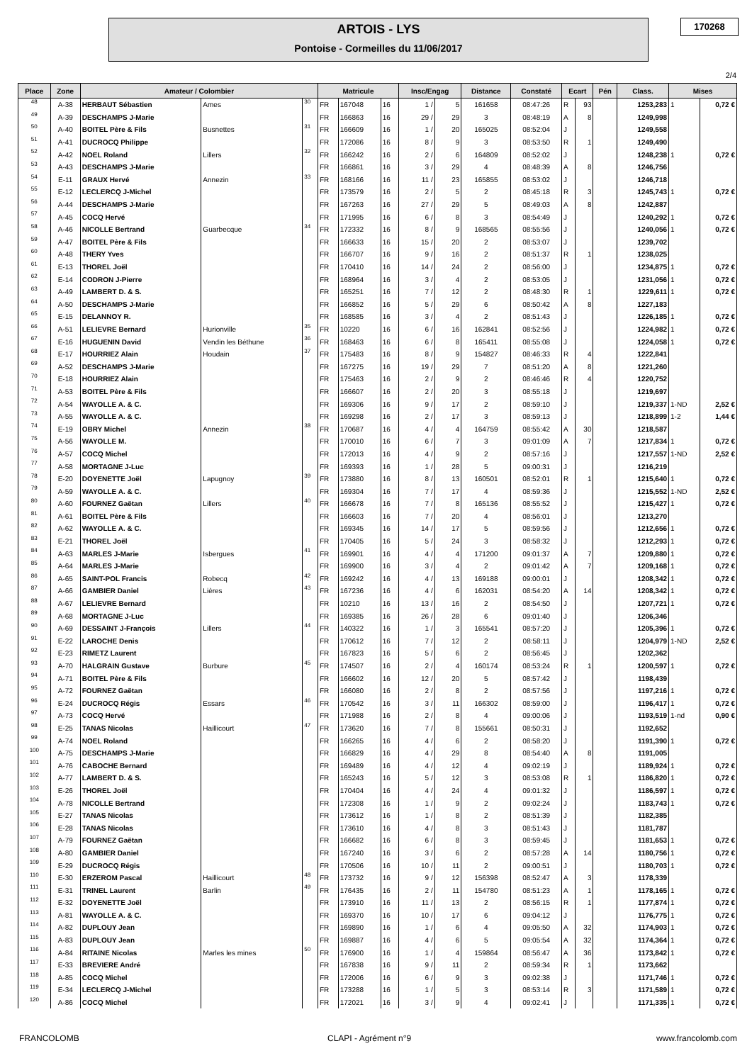ARTOIS - LYS
Pontoise - Cormeilles du 11/06/2017
170268
2/4
| Place | Zone | Amateur / Colombier | | | Matricule | | | Insc/Engag | | Distance | Constaté | Ecart | | Pén | Class. | Mises | |
| --- | --- | --- | --- | --- | --- | --- | --- | --- | --- | --- | --- | --- | --- | --- | --- | --- | --- |
| 48 | A-38 | HERBAUT Sébastien | Ames | 30 | FR | 167048 | 16 | 1 / | 5 | 161658 | 08:47:26 | R | 93 | | 1253,283 | 1 | 0,72 € |
| 49 | A-39 | DESCHAMPS J-Marie | | | FR | 166863 | 16 | 29 / | 29 | 3 | 08:48:19 | A | 8 | | 1249,998 | | |
| 50 | A-40 | BOITEL Père & Fils | Busnettes | 31 | FR | 166609 | 16 | 1 / | 20 | 165025 | 08:52:04 | J | | | 1249,558 | | |
| 51 | A-41 | DUCROCQ Philippe | | | FR | 172086 | 16 | 8 / | 9 | 3 | 08:53:50 | R | 1 | | 1249,490 | | |
| 52 | A-42 | NOEL Roland | Lillers | 32 | FR | 166242 | 16 | 2 / | 6 | 164809 | 08:52:02 | J | | | 1248,238 | 1 | 0,72 € |
| 53 | A-43 | DESCHAMPS J-Marie | | | FR | 166861 | 16 | 3 / | 29 | 4 | 08:48:39 | A | 8 | | 1246,756 | | |
| 54 | E-11 | GRAUX Hervé | Annezin | 33 | FR | 168166 | 16 | 11 / | 23 | 165855 | 08:53:02 | J | | | 1246,718 | | |
| 55 | E-12 | LECLERCQ J-Michel | | | FR | 173579 | 16 | 2 / | 5 | 2 | 08:45:18 | R | 3 | | 1245,743 | 1 | 0,72 € |
| 56 | A-44 | DESCHAMPS J-Marie | | | FR | 167263 | 16 | 27 / | 29 | 5 | 08:49:03 | A | 8 | | 1242,887 | | |
| 57 | A-45 | COCQ Hervé | | | FR | 171995 | 16 | 6 / | 8 | 3 | 08:54:49 | J | | | 1240,292 | 1 | 0,72 € |
| 58 | A-46 | NICOLLE Bertrand | Guarbecque | 34 | FR | 172332 | 16 | 8 / | 9 | 168565 | 08:55:56 | J | | | 1240,056 | 1 | 0,72 € |
| 59 | A-47 | BOITEL Père & Fils | | | FR | 166633 | 16 | 15 / | 20 | 2 | 08:53:07 | J | | | 1239,702 | | |
| 60 | A-48 | THERY Yves | | | FR | 166707 | 16 | 9 / | 16 | 2 | 08:51:37 | R | 1 | | 1238,025 | | |
| 61 | E-13 | THOREL Joël | | | FR | 170410 | 16 | 14 / | 24 | 2 | 08:56:00 | J | | | 1234,875 | 1 | 0,72 € |
| 62 | E-14 | CODRON J-Pierre | | | FR | 168964 | 16 | 3 / | 4 | 2 | 08:53:05 | J | | | 1231,056 | 1 | 0,72 € |
| 63 | A-49 | LAMBERT D. & S. | | | FR | 165251 | 16 | 7 / | 12 | 2 | 08:48:30 | R | 1 | | 1229,611 | 1 | 0,72 € |
| 64 | A-50 | DESCHAMPS J-Marie | | | FR | 166852 | 16 | 5 / | 29 | 6 | 08:50:42 | A | 8 | | 1227,183 | | |
| 65 | E-15 | DELANNOY R. | | | FR | 168585 | 16 | 3 / | 4 | 2 | 08:51:43 | J | | | 1226,185 | 1 | 0,72 € |
| 66 | A-51 | LELIEVRE Bernard | Hurionville | 35 | FR | 10220 | 16 | 6 / | 16 | 162841 | 08:52:56 | J | | | 1224,982 | 1 | 0,72 € |
| 67 | E-16 | HUGUENIN David | Vendin les Béthune | 36 | FR | 168463 | 16 | 6 / | 8 | 165411 | 08:55:08 | J | | | 1224,058 | 1 | 0,72 € |
| 68 | E-17 | HOURRIEZ Alain | Houdain | 37 | FR | 175483 | 16 | 8 / | 9 | 154827 | 08:46:33 | R | 4 | | 1222,841 | | |
| 69 | A-52 | DESCHAMPS J-Marie | | | FR | 167275 | 16 | 19 / | 29 | 7 | 08:51:20 | A | 8 | | 1221,260 | | |
| 70 | E-18 | HOURRIEZ Alain | | | FR | 175463 | 16 | 2 / | 9 | 2 | 08:46:46 | R | 4 | | 1220,752 | | |
| 71 | A-53 | BOITEL Père & Fils | | | FR | 166607 | 16 | 2 / | 20 | 3 | 08:55:18 | J | | | 1219,697 | | |
| 72 | A-54 | WAYOLLE A. & C. | | | FR | 169306 | 16 | 9 / | 17 | 2 | 08:59:10 | J | | | 1219,337 | 1-ND | 2,52 € |
| 73 | A-55 | WAYOLLE A. & C. | | | FR | 169298 | 16 | 2 / | 17 | 3 | 08:59:13 | J | | | 1218,899 | 1-2 | 1,44 € |
| 74 | E-19 | OBRY Michel | Annezin | 38 | FR | 170687 | 16 | 4 / | 4 | 164759 | 08:55:42 | A | 30 | | 1218,587 | | |
| 75 | A-56 | WAYOLLE M. | | | FR | 170010 | 16 | 6 / | 7 | 3 | 09:01:09 | A | 7 | | 1217,834 | 1 | 0,72 € |
| 76 | A-57 | COCQ Michel | | | FR | 172013 | 16 | 4 / | 9 | 2 | 08:57:16 | J | | | 1217,557 | 1-ND | 2,52 € |
| 77 | A-58 | MORTAGNE J-Luc | | | FR | 169393 | 16 | 1 / | 28 | 5 | 09:00:31 | J | | | 1216,219 | | |
| 78 | E-20 | DOYENETTE Joël | Lapugnoy | 39 | FR | 173880 | 16 | 8 / | 13 | 160501 | 08:52:01 | R | 1 | | 1215,640 | 1 | 0,72 € |
| 79 | A-59 | WAYOLLE A. & C. | | | FR | 169304 | 16 | 7 / | 17 | 4 | 08:59:36 | J | | | 1215,552 | 1-ND | 2,52 € |
| 80 | A-60 | FOURNEZ Gaëtan | Lillers | 40 | FR | 166678 | 16 | 7 / | 8 | 165136 | 08:55:52 | J | | | 1215,427 | 1 | 0,72 € |
| 81 | A-61 | BOITEL Père & Fils | | | FR | 166603 | 16 | 7 / | 20 | 4 | 08:56:01 | J | | | 1213,270 | | |
| 82 | A-62 | WAYOLLE A. & C. | | | FR | 169345 | 16 | 14 / | 17 | 5 | 08:59:56 | J | | | 1212,656 | 1 | 0,72 € |
| 83 | E-21 | THOREL Joël | | | FR | 170405 | 16 | 5 / | 24 | 3 | 08:58:32 | J | | | 1212,293 | 1 | 0,72 € |
| 84 | A-63 | MARLES J-Marie | Isbergues | 41 | FR | 169901 | 16 | 4 / | 4 | 171200 | 09:01:37 | A | 7 | | 1209,880 | 1 | 0,72 € |
| 85 | A-64 | MARLES J-Marie | | | FR | 169900 | 16 | 3 / | 4 | 2 | 09:01:42 | A | 7 | | 1209,168 | 1 | 0,72 € |
| 86 | A-65 | SAINT-POL Francis | Robecq | 42 | FR | 169242 | 16 | 4 / | 13 | 169188 | 09:00:01 | J | | | 1208,342 | 1 | 0,72 € |
| 87 | A-66 | GAMBIER Daniel | Lières | 43 | FR | 167236 | 16 | 4 / | 6 | 162031 | 08:54:20 | A | 14 | | 1208,342 | 1 | 0,72 € |
| 88 | A-67 | LELIEVRE Bernard | | | FR | 10210 | 16 | 13 / | 16 | 2 | 08:54:50 | J | | | 1207,721 | 1 | 0,72 € |
| 89 | A-68 | MORTAGNE J-Luc | | | FR | 169385 | 16 | 26 / | 28 | 6 | 09:01:40 | J | | | 1206,346 | | |
| 90 | A-69 | DESSAINT J-François | Lillers | 44 | FR | 140322 | 16 | 1 / | 3 | 165541 | 08:57:20 | J | | | 1205,396 | 1 | 0,72 € |
| 91 | E-22 | LAROCHE Denis | | | FR | 170612 | 16 | 7 / | 12 | 2 | 08:58:11 | J | | | 1204,979 | 1-ND | 2,52 € |
| 92 | E-23 | RIMETZ Laurent | | | FR | 167823 | 16 | 5 / | 6 | 2 | 08:56:45 | J | | | 1202,362 | | |
| 93 | A-70 | HALGRAIN Gustave | Burbure | 45 | FR | 174507 | 16 | 2 / | 4 | 160174 | 08:53:24 | R | 1 | | 1200,597 | 1 | 0,72 € |
| 94 | A-71 | BOITEL Père & Fils | | | FR | 166602 | 16 | 12 / | 20 | 5 | 08:57:42 | J | | | 1198,439 | | |
| 95 | A-72 | FOURNEZ Gaëtan | | | FR | 166080 | 16 | 2 / | 8 | 2 | 08:57:56 | J | | | 1197,216 | 1 | 0,72 € |
| 96 | E-24 | DUCROCQ Régis | Essars | 46 | FR | 170542 | 16 | 3 / | 11 | 166302 | 08:59:00 | J | | | 1196,417 | 1 | 0,72 € |
| 97 | A-73 | COCQ Hervé | | | FR | 171988 | 16 | 2 / | 8 | 4 | 09:00:06 | J | | | 1193,519 | 1-nd | 0,90 € |
| 98 | E-25 | TANAS Nicolas | Haillicourt | 47 | FR | 173620 | 16 | 7 / | 8 | 155661 | 08:50:31 | J | | | 1192,652 | | |
| 99 | A-74 | NOEL Roland | | | FR | 166265 | 16 | 4 / | 6 | 2 | 08:58:20 | J | | | 1191,390 | 1 | 0,72 € |
| 100 | A-75 | DESCHAMPS J-Marie | | | FR | 166829 | 16 | 4 / | 29 | 8 | 08:54:40 | A | 8 | | 1191,005 | | |
| 101 | A-76 | CABOCHE Bernard | | | FR | 169489 | 16 | 4 / | 12 | 4 | 09:02:19 | J | | | 1189,924 | 1 | 0,72 € |
| 102 | A-77 | LAMBERT D. & S. | | | FR | 165243 | 16 | 5 / | 12 | 3 | 08:53:08 | R | 1 | | 1186,820 | 1 | 0,72 € |
| 103 | E-26 | THOREL Joël | | | FR | 170404 | 16 | 4 / | 24 | 4 | 09:01:32 | J | | | 1186,597 | 1 | 0,72 € |
| 104 | A-78 | NICOLLE Bertrand | | | FR | 172308 | 16 | 1 / | 9 | 2 | 09:02:24 | J | | | 1183,743 | 1 | 0,72 € |
| 105 | E-27 | TANAS Nicolas | | | FR | 173612 | 16 | 1 / | 8 | 2 | 08:51:39 | J | | | 1182,385 | | |
| 106 | E-28 | TANAS Nicolas | | | FR | 173610 | 16 | 4 / | 8 | 3 | 08:51:43 | J | | | 1181,787 | | |
| 107 | A-79 | FOURNEZ Gaëtan | | | FR | 166682 | 16 | 6 / | 8 | 3 | 08:59:45 | J | | | 1181,653 | 1 | 0,72 € |
| 108 | A-80 | GAMBIER Daniel | | | FR | 167240 | 16 | 3 / | 6 | 2 | 08:57:28 | A | 14 | | 1180,756 | 1 | 0,72 € |
| 109 | E-29 | DUCROCQ Régis | | | FR | 170506 | 16 | 10 / | 11 | 2 | 09:00:51 | J | | | 1180,703 | 1 | 0,72 € |
| 110 | E-30 | ERZEROM Pascal | Haillicourt | 48 | FR | 173732 | 16 | 9 / | 12 | 156398 | 08:52:47 | A | 3 | | 1178,339 | | |
| 111 | E-31 | TRINEL Laurent | Barlin | 49 | FR | 176435 | 16 | 2 / | 11 | 154780 | 08:51:23 | A | 1 | | 1178,165 | 1 | 0,72 € |
| 112 | E-32 | DOYENETTE Joël | | | FR | 173910 | 16 | 11 / | 13 | 2 | 08:56:15 | R | 1 | | 1177,874 | 1 | 0,72 € |
| 113 | A-81 | WAYOLLE A. & C. | | | FR | 169370 | 16 | 10 / | 17 | 6 | 09:04:12 | J | | | 1176,775 | 1 | 0,72 € |
| 114 | A-82 | DUPLOUY Jean | | | FR | 169890 | 16 | 1 / | 6 | 4 | 09:05:50 | A | 32 | | 1174,903 | 1 | 0,72 € |
| 115 | A-83 | DUPLOUY Jean | | | FR | 169887 | 16 | 4 / | 6 | 5 | 09:05:54 | A | 32 | | 1174,364 | 1 | 0,72 € |
| 116 | A-84 | RITAINE Nicolas | Marles les mines | 50 | FR | 176900 | 16 | 1 / | 4 | 159864 | 08:56:47 | A | 36 | | 1173,842 | 1 | 0,72 € |
| 117 | E-33 | BREVIERE André | | | FR | 167838 | 16 | 9 / | 11 | 2 | 08:59:34 | R | 1 | | 1173,662 | | |
| 118 | A-85 | COCQ Michel | | | FR | 172006 | 16 | 6 / | 9 | 3 | 09:02:38 | J | | | 1171,746 | 1 | 0,72 € |
| 119 | E-34 | LECLERCQ J-Michel | | | FR | 173288 | 16 | 1 / | 5 | 3 | 08:53:14 | R | 3 | | 1171,589 | 1 | 0,72 € |
| 120 | A-86 | COCQ Michel | | | FR | 172021 | 16 | 3 / | 9 | 4 | 09:02:41 | J | | | 1171,335 | 1 | 0,72 € |
FRANCOLOMB CLAPI - Agrément n°9 www.francolomb.com